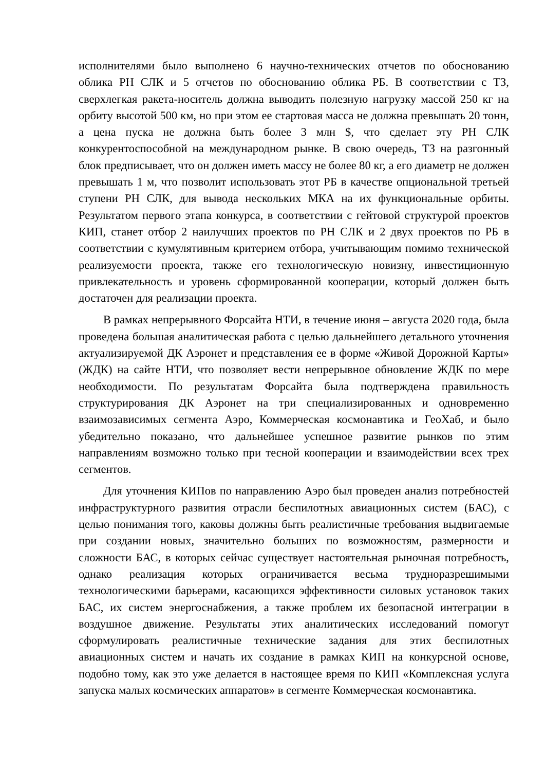исполнителями было выполнено 6 научно-технических отчетов по обоснованию облика РН СЛК и 5 отчетов по обоснованию облика РБ. В соответствии с ТЗ, сверхлегкая ракета-носитель должна выводить полезную нагрузку массой 250 кг на орбиту высотой 500 км, но при этом ее стартовая масса не должна превышать 20 тонн, а цена пуска не должна быть более 3 млн $, что сделает эту РН СЛК конкурентоспособной на международном рынке. В свою очередь, ТЗ на разгонный блок предписывает, что он должен иметь массу не более 80 кг, а его диаметр не должен превышать 1 м, что позволит использовать этот РБ в качестве опциональной третьей ступени РН СЛК, для вывода нескольких МКА на их функциональные орбиты. Результатом первого этапа конкурса, в соответствии с гейтовой структурой проектов КИП, станет отбор 2 наилучших проектов по РН СЛК и 2 двух проектов по РБ в соответствии с кумулятивным критерием отбора, учитывающим помимо технической реализуемости проекта, также его технологическую новизну, инвестиционную привлекательность и уровень сформированной кооперации, который должен быть достаточен для реализации проекта.
В рамках непрерывного Форсайта НТИ, в течение июня – августа 2020 года, была проведена большая аналитическая работа с целью дальнейшего детального уточнения актуализируемой ДК Аэронет и представления ее в форме «Живой Дорожной Карты» (ЖДК) на сайте НТИ, что позволяет вести непрерывное обновление ЖДК по мере необходимости. По результатам Форсайта была подтверждена правильность структурирования ДК Аэронет на три специализированных и одновременно взаимозависимых сегмента Аэро, Коммерческая космонавтика и ГеоХаб, и было убедительно показано, что дальнейшее успешное развитие рынков по этим направлениям возможно только при тесной кооперации и взаимодействии всех трех сегментов.
Для уточнения КИПов по направлению Аэро был проведен анализ потребностей инфраструктурного развития отрасли беспилотных авиационных систем (БАС), с целью понимания того, каковы должны быть реалистичные требования выдвигаемые при создании новых, значительно больших по возможностям, размерности и сложности БАС, в которых сейчас существует настоятельная рыночная потребность, однако реализация которых ограничивается весьма трудноразрешимыми технологическими барьерами, касающихся эффективности силовых установок таких БАС, их систем энергоснабжения, а также проблем их безопасной интеграции в воздушное движение. Результаты этих аналитических исследований помогут сформулировать реалистичные технические задания для этих беспилотных авиационных систем и начать их создание в рамках КИП на конкурсной основе, подобно тому, как это уже делается в настоящее время по КИП «Комплексная услуга запуска малых космических аппаратов» в сегменте Коммерческая космонавтика.